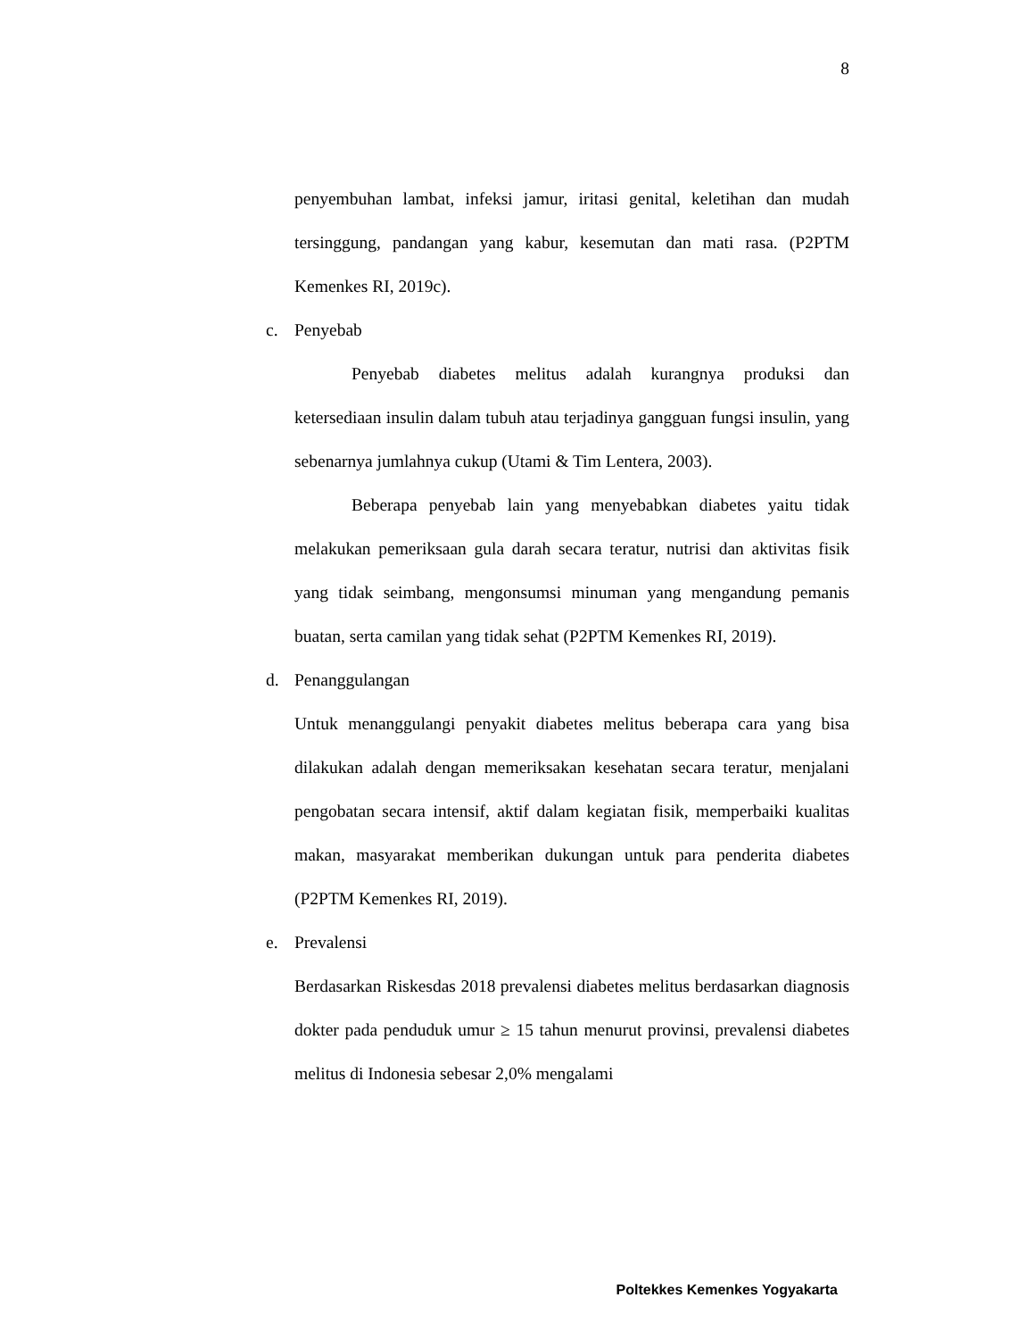8
penyembuhan lambat, infeksi jamur, iritasi genital, keletihan dan mudah tersinggung, pandangan yang kabur, kesemutan dan mati rasa. (P2PTM Kemenkes RI, 2019c).
c. Penyebab
Penyebab diabetes melitus adalah kurangnya produksi dan ketersediaan insulin dalam tubuh atau terjadinya gangguan fungsi insulin, yang sebenarnya jumlahnya cukup (Utami & Tim Lentera, 2003).
Beberapa penyebab lain yang menyebabkan diabetes yaitu tidak melakukan pemeriksaan gula darah secara teratur, nutrisi dan aktivitas fisik yang tidak seimbang, mengonsumsi minuman yang mengandung pemanis buatan, serta camilan yang tidak sehat (P2PTM Kemenkes RI, 2019).
d. Penanggulangan
Untuk menanggulangi penyakit diabetes melitus beberapa cara yang bisa dilakukan adalah dengan memeriksakan kesehatan secara teratur, menjalani pengobatan secara intensif, aktif dalam kegiatan fisik, memperbaiki kualitas makan, masyarakat memberikan dukungan untuk para penderita diabetes (P2PTM Kemenkes RI, 2019).
e. Prevalensi
Berdasarkan Riskesdas 2018 prevalensi diabetes melitus berdasarkan diagnosis dokter pada penduduk umur ≥ 15 tahun menurut provinsi, prevalensi diabetes melitus di Indonesia sebesar 2,0% mengalami
Poltekkes Kemenkes Yogyakarta